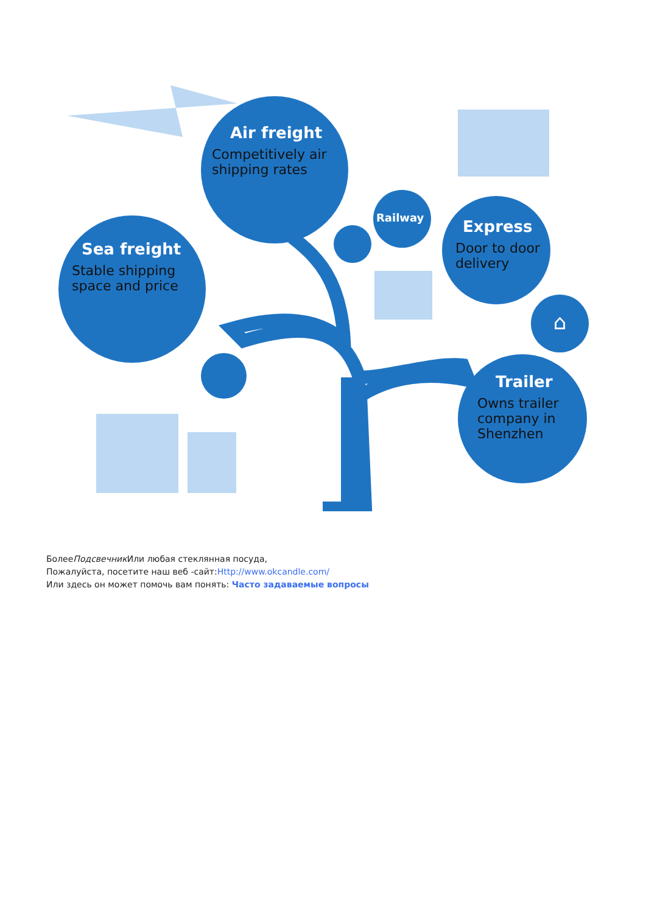Air freight
Competitively air shipping rates
Sea freight
Stable shipping space and price
Railway
Express
Door to door delivery
⌂
Trailer
Owns trailer company in Shenzhen
БолееПодсвечник Или любая стеклянная посуда,
Пожалуйста, посетите наш веб -сайт:Http://www.okcandle.com/
Или здесь он может помочь вам понять: Часто задаваемые вопросы